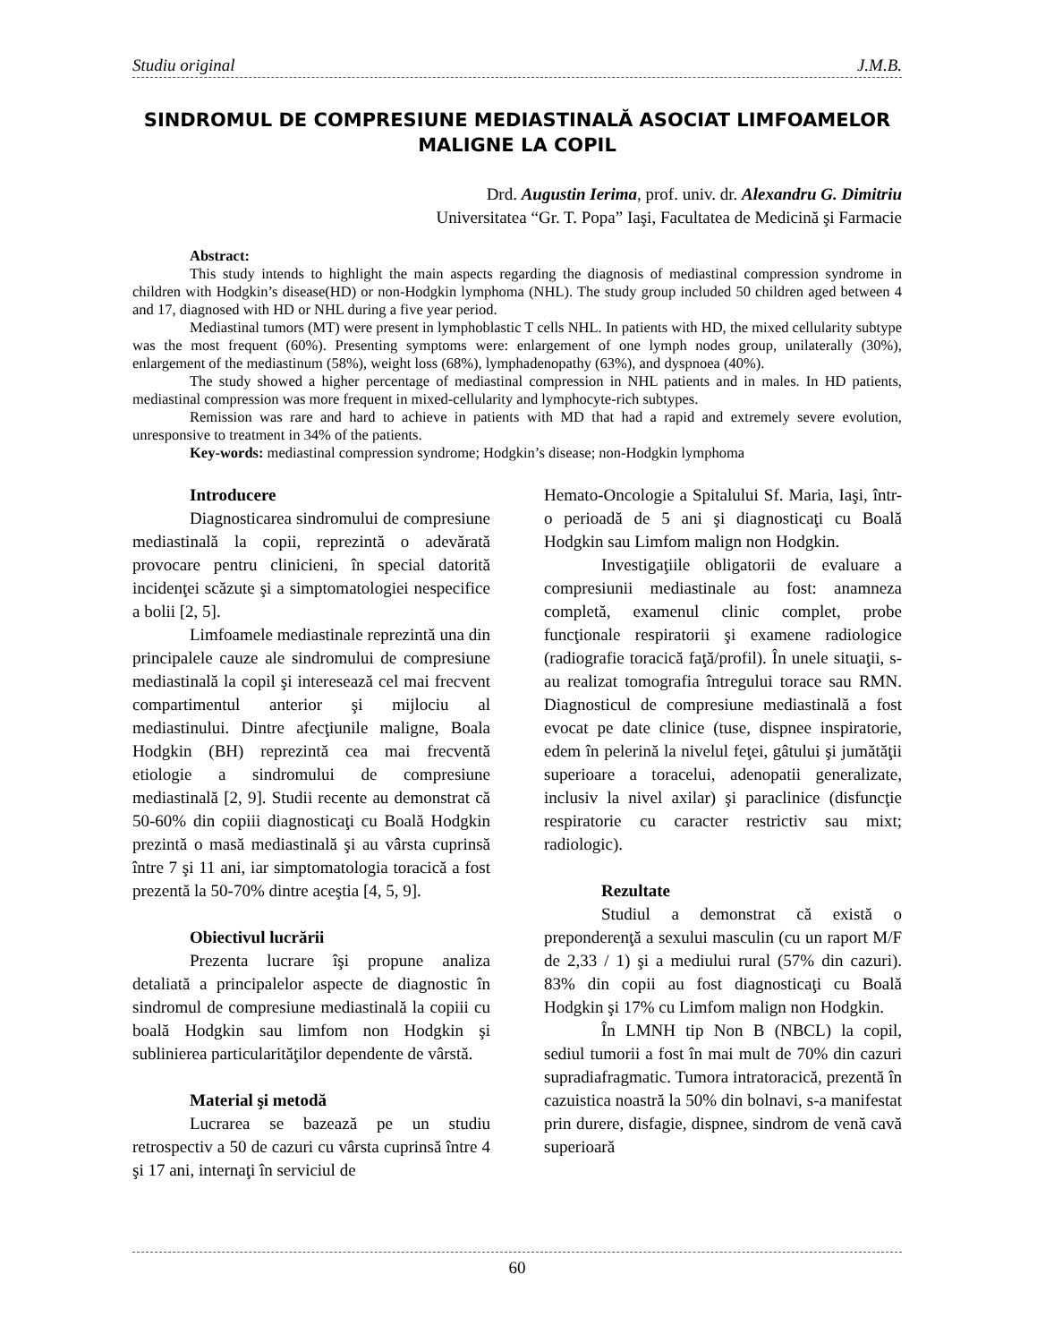Studiu original J.M.B.
SINDROMUL DE COMPRESIUNE MEDIASTINALĂ ASOCIAT LIMFOAMELOR MALIGNE LA COPIL
Drd. Augustin Ierima, prof. univ. dr. Alexandru G. Dimitriu
Universitatea “Gr. T. Popa” Iaşi, Facultatea de Medicină şi Farmacie
Abstract:
This study intends to highlight the main aspects regarding the diagnosis of mediastinal compression syndrome in children with Hodgkin’s disease(HD) or non-Hodgkin lymphoma (NHL). The study group included 50 children aged between 4 and 17, diagnosed with HD or NHL during a five year period.
Mediastinal tumors (MT) were present in lymphoblastic T cells NHL. In patients with HD, the mixed cellularity subtype was the most frequent (60%). Presenting symptoms were: enlargement of one lymph nodes group, unilaterally (30%), enlargement of the mediastinum (58%), weight loss (68%), lymphadenopathy (63%), and dyspnoea (40%).
The study showed a higher percentage of mediastinal compression in NHL patients and in males. In HD patients, mediastinal compression was more frequent in mixed-cellularity and lymphocyte-rich subtypes.
Remission was rare and hard to achieve in patients with MD that had a rapid and extremely severe evolution, unresponsive to treatment in 34% of the patients.
Key-words: mediastinal compression syndrome; Hodgkin’s disease; non-Hodgkin lymphoma
Introducere
Diagnosticarea sindromului de compresiune mediastinală la copii, reprezintă o adevărată provocare pentru clinicieni, în special datorită incidenţei scăzute şi a simptomatologiei nespecifice a bolii [2, 5].
Limfoamele mediastinale reprezintă una din principalele cauze ale sindromului de compresiune mediastinală la copil şi interesează cel mai frecvent compartimentul anterior şi mijlociu al mediastinului. Dintre afecţiunile maligne, Boala Hodgkin (BH) reprezintă cea mai frecventă etiologie a sindromului de compresiune mediastinală [2, 9]. Studii recente au demonstrat că 50-60% din copiii diagnosticaţi cu Boală Hodgkin prezintă o masă mediastinală şi au vârsta cuprinsă între 7 şi 11 ani, iar simptomatologia toracică a fost prezentă la 50-70% dintre aceştia [4, 5, 9].
Obiectivul lucrării
Prezenta lucrare îşi propune analiza detaliată a principalelor aspecte de diagnostic în sindromul de compresiune mediastinală la copiii cu boală Hodgkin sau limfom non Hodgkin şi sublinierea particularităţilor dependente de vârstă.
Material şi metodă
Lucrarea se bazează pe un studiu retrospectiv a 50 de cazuri cu vârsta cuprinsă între 4 şi 17 ani, internaţi în serviciul de
Hemato-Oncologie a Spitalului Sf. Maria, Iaşi, într-o perioadă de 5 ani şi diagnosticaţi cu Boală Hodgkin sau Limfom malign non Hodgkin.
Investigaţiile obligatorii de evaluare a compresiunii mediastinale au fost: anamneza completă, examenul clinic complet, probe funcţionale respiratorii şi examene radiologice (radiografie toracică faţă/profil). În unele situaţii, s-au realizat tomografia întregului torace sau RMN. Diagnosticul de compresiune mediastinală a fost evocat pe date clinice (tuse, dispnee inspiratorie, edem în pelerină la nivelul feţei, gâtului şi jumătăţii superioare a toracelui, adenopatii generalizate, inclusiv la nivel axilar) şi paraclinice (disfuncţie respiratorie cu caracter restrictiv sau mixt; radiologic).
Rezultate
Studiul a demonstrat că există o preponderenţă a sexului masculin (cu un raport M/F de 2,33 / 1) şi a mediului rural (57% din cazuri). 83% din copii au fost diagnosticaţi cu Boală Hodgkin şi 17% cu Limfom malign non Hodgkin.
În LMNH tip Non B (NBCL) la copil, sediul tumorii a fost în mai mult de 70% din cazuri supradiafragmatic. Tumora intratoracică, prezentă în cazuistica noastră la 50% din bolnavi, s-a manifestat prin durere, disfagie, dispnee, sindrom de venă cavă superioară
60